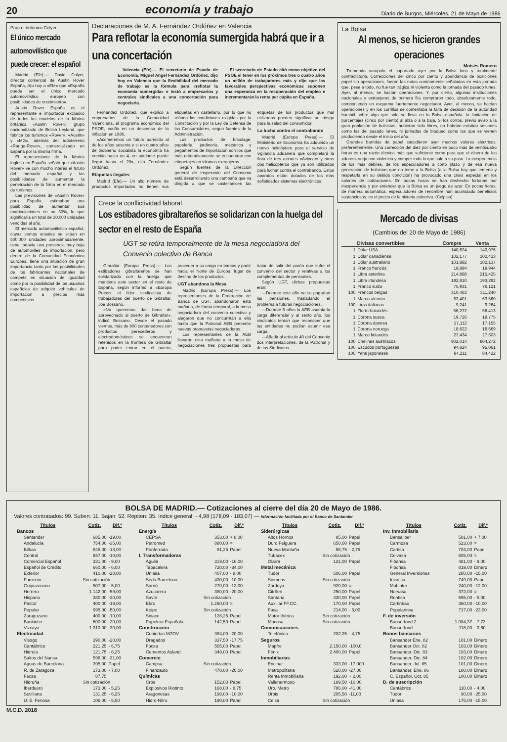20 economía y trabajo Diario de Burgos, Miércoles, 21 de Mayo de 1986
Para el británico Colyer
El único mercado automovilístico que puede crecer: el español
Madrid (Efe).— David Colyer, director comercial de Austin Rover España, dijo hoy a «Efe» que «España puede ser el único mercado automovilístico europeo con posibilidades de crecimiento».
Austin Rover España es el representante e importador exclusivo de todos los modelos de la fábrica británica «Austin Rover», grupo nacionalizado de British Leyland, que fabrica los turismos «Rover», «Austin» y «MG», además del todoterreno «Range-Rover», comercializado en España por la misma firma.
El representante de la fábrica inglesa en España señaló que «Austin Rover» ve con mucho interés el futuro del mercado español y las posibilidades de aumentar la penetración de la firma en el mercado de turismos.
Las previsiones de «Austin Rover» para España estimaban una posibilidad de aumentar sus matriculaciones en un 30%, lo que significaría un total de 30.000 unidades vendidas al año.
El mercado automovilístico español, cuyas ventas anuales se sitúan en 500.000 unidades aproximadamente, tiene todavía una presencia muy baja de automóviles de importación, pero dentro de la Comunidad Económica Europea, tiene una situación de gran importancia tanto por las posibilidades de los fabricantes nacionales de competir en situación de igualdad como por la posibilidad de los usuarios españoles de adquirir vehículos de importación a precios más competitivos.
Declaraciones de M. A. Fernández Ordóñez en Valencia
Para reflotar la economía sumergida habrá que ir a una concertación
Valencia (Efe).— El secretario de Estado de Economía, Miguel Angel Fernández Ordóñez, dijo hoy en Valencia que la flexibilidad del mercado de trabajo es la fórmula para «reflotar la economía sumergida» e instó a empresarios y centrales sindicales a una concertación para negociarla.
El secretario de Estado citó como objetivo del PSOE el tener en los próximos tres o cuatro años un millón de trabajadores más y dijo que las favorables perspectivas económicas suponen una esperanza en la recuperación del empleo e incrementarán la renta per cápita en España.
Fernández Ordóñez, que explicó a empresarios de la Comunidad Valenciana, el programa económico del PSOE, confió en un descenso de la inflación en 1986.
«Acometemos un futuro parecido al de los años sesenta y si en cuatro años de Gobierno socialista la economía ha crecido hasta un 4, en adelante puede llegar hasta el 20», dijo Fernández Ordóñez.
Etiquetas ilegales
Madrid (Efe).— Un alto número de productos importados no tienen sus etiquetas en castellano, por lo que no reúnen las condiciones exigidas por la Constitución y por la Ley de Defensa de los Consumidores, segun fuentes de la Administración.
Los productos de bricolage, papelería, jardinería, mecánica y pegamentos de importación son los que más reiterativamente se encuentran con etiquetajes en idiomas extranjeros.
Según fuentes de la Dirección general de Inspección del Consumo está desarrollando una campaña que va dirigida a que se castellanicen las etiquetas de los productos que mal utilizados pueden significar un riesgo para la salud del consumidor.
La lucha contra el contrabando
Madrid (Europa Press).— El Ministerio de Economía ha adquirido un nuevo helicóptero para el servicio de vigilancia aduanera que completará la flota de tres aviones «Aviocar» y otros dos helicópteros que ya son utilizados para luchar contra el contrabando. Estos aparatos están dotados de los más sofisticados sistemas electrónicos.
Crece la conflictividad laboral
Los estibadores gibraltareños se solidarizan con la huelga del sector en el resto de España
UGT se retira temporalmente de la mesa negociadora del Convenio colectivo de Banca
Gibraltar (Europa Press).— Los estibadores gibraltareños se han solidarizado con la huelga que mantiene este sector en el resto de España, según informó a «Europa Press» el líder sindicalista de trabajadores del puerto de Gibraltar, Joe Bossano.
«No queremos dar fama de aprovechado al puerto de Gibraltar», indicó Bossano. Desde el pasado viernes, más de 800 contenedores con productos perecederos y electrodomésticos se encuentran retenidos en la frontera de Gibraltar para poder entrar en el puerto, proceder a su carga en barcos y partir hacia el Norte de Europa, lugar de destino de los productos.
UGT abandona la Mesa
Madrid (Europa Press).— Los representantes de la Federación de Banca de UGT, abandonaron esta mañana, de forma temporal, a la mesa negociadora del convenio colectivo y alegaron que no concurrirán a ella hasta que la Patronal AEB presente nuevas propuestas negociadoras.
Los representantes de la AEB llevaron esta mañana a la mesa de negociaciones tres propuestas para tratar de salir del parón que sufre el convenio del sector y relativas a los complementos de pensiones.
Según UGT, dichas propuestas eran:
—Durante este año no se pagarían las pensiones, trasladando el problema a futuras negociaciones.
—Durante 5 años la AEB asumía la carga diferencial y al sexto año, los sindicatos tenían que reconocer que las entidades no podían asumir esa carga.
—Añadir al artículo 40 del Convenio dos interpretaciones, de la Patronal y de los Sindicatos.
La Bolsa
Al menos, se hicieron grandes operaciones
Moisés Romero
Tremendo varapalo el soportado ayer por la Bolsa loca y totalmente contradictoria. Correcciones del cinco por ciento y abundancia de posiciones papel sin operaciones, fueron las notas comúnmente señaladas en esta jornada que, pese a todo, no fue tan trágica ni violenta como la jornada del pasado lunes. Ayer, al menos, se hacían operaciones. Y, por cierto, algunas instituciones nacionales y extranjeras de primera fila compraron todo, absolutamente todo, componiendo un esquema fuertemente negociador. Ayer, al menos, se hacían operaciones y en los corrillos se comentaba la falta de decisión de la autoridad bursátil sobre algo que sólo se lleva en la Bolsa española: la limitación de porcentajes (cinco por ciento) al alza o a la baja. Si los corros, previo aviso a la gran población de bolsistas, hubieran sido libres, no habrían existido sesiones como las del pasado lunes, ni jornadas de bloqueo como las que se vienen produciendo desde el inicio del año.
Grandes barridas de papel sacudieron ayer muchos valores eléctricos, preferentemente. Una corrección del diez por ciento en poco más de veinticuatro horas es una razón técnica más que suficiente como para que el dinero de los «duros» surja con violencia y compre todo lo que sale a su paso. La inexperiencia de los más débiles, de los especuladores a corto plazo y de esa nueva generación de bolsistas que no teme a la Bolsa (a la Bolsa hay que temerla y respetarla en su debida condición) ha provocado una crisis especial en los salones de cotizaciones. En pocas horas se han deshecho fortunas por inexperiencia y por entender que la Bolsa es un juego de azar. En pocas horas, de manera automática, especuladores de renombre han acumulado beneficios sustanciosos: es el precio de la histeria colectiva. (Colpisa).
Mercado de divisas
(Cambios del 20 de Mayo de 1986)
| | Divisas convertibles | Compra | Venta |
| --- | --- | --- | --- |
| 1 | Dólar USA | 140,624 | 140,976 |
| 1 | Dólar canadiense | 102,177 | 102,433 |
| 1 | Dólar australiano | 101,882 | 102,137 |
| 1 | Franco francés | 19,894 | 19,944 |
| 1 | Libra esterlina | 214,888 | 215,425 |
| 1 | Libra irlandesa | 192,810 | 193,292 |
| 1 | Franco suizo | 75,931 | 76,121 |
| 100 | Francos belgas | 310,463 | 311,240 |
| 1 | Marco alemán | 63,401 | 63,560 |
| 100 | Liras italianas | 9,241 | 9,264 |
| 1 | Florín holandés | 56,272 | 56,413 |
| 1 | Corona sueca | 19,726 | 19,775 |
| 1 | Corona danesa | 17,112 | 17,155 |
| 1 | Corona noruega | 18,622 | 18,669 |
| 1 | Marco finlandés | 27,434 | 27,503 |
| 100 | Chelines austríacos | 902,014 | 904,272 |
| 100 | Escudos portugueses | 94,824 | 95,061 |
| 100 | Yens japoneses | 84,211 | 84,422 |
BOLSA DE MADRID.— Cotizaciones al cierre del día 20 de Mayo de 1986.
Valores contratados: 99. Suben: 11. Bajan: 52. Repiten: 35. Indice general: - 4,98 (178,09 - 183,07) — Información facilitada por el Banco de Santander
| Títulos | Cotiz. | Dif.ª |
| --- | --- | --- |
| Bancos | | |
| Santander | 685,00 | -19,00 |
| Andalucía | 754,00 | -35,00 |
| Bilbao | 845,00 | -13,00 |
| Central | 657,00 | -10,00 |
| Comercial Español | 331,00 | - 9,00 |
| Español de Crédito | 660,00 | - 6,00 |
| Exterior | 410,00 | -20,00 |
| Fomento | Sin cotización | |
| Guipuzcoano | 507,00 | - 5,00 |
| Herrero | 1.142,00 | -59,00 |
| Hispano | 380,00 | -20,00 |
| Pastor | 400,00 | -19,00 |
| Popular | 995,00 | -50,00 |
| Zaragozano | 400,00 | -10,00 |
| Bankinter | 600,00 | -20,00 |
| Vizcaya | 1.310,00 | -30,00 |
| Electricidad | | |
| Viesgo | 390,00 | -20,00 |
| Cantábrico | 221,25 | - 6,75 |
| Hidrola | 121,75 | - 6,25 |
| Saltos del Nansa | 596,00 | -31,00 |
| Aguas de Barcelona | 395,00 | Papel |
| R. de Zaragoza | 173,00 | - 7,00 |
| Fecsa | 87,75 | |
| Hidruña | Sin cotización | |
| Iberduero | 173,00 | - 5,25 |
| Sevillana | 131,25 | - 6,25 |
| U. E. Fenosa | 106,00 | - 5,50 |
| Títulos | Cotiz. | Dif.ª |
| --- | --- | --- |
| Energía | | |
| CEPSA | 353,00 | + 8,00 |
| Petromed | 880,00 | = |
| Ponferrada | 81,25 | Papel |
| I. Transformadoras | | |
| Aguila | 319,00 | -16,00 |
| Tabacalera | 720,00 | -34,00 |
| Uniasa | 407,00 | - 8,00 |
| Seda Barcelona | 430,00 | -10,00 |
| Sarrió | 270,00 | -13,00 |
| Azucarera | 380,00 | -20,00 |
| Savín | Sin cotización | |
| Ebro | 1.260,00 | = |
| Koipe | Sin cotización | |
| Sniace | 128,25 | Papel |
| Papelera Española | 142,50 | Papel |
| Construcción | | |
| Cubiertas MZOV | 384,00 | -20,00 |
| Dragados | 337,50 | -17,75 |
| Focsa | 565,00 | Papel |
| Cementos Asland | 348,00 | Papel |
| Comercio | | |
| Campsa | Sin cotización | |
| Finanzauto | 470,00 | -20,00 |
| Químicas | | |
| Cros | 152,00 | Papel |
| Explosivos Riotinto | 168,00 | - 8,75 |
| Aragonesas | 198,00 | -10,00 |
| Hidro-Nitro | 190,00 | Papel |
| Títulos | Cotiz. | Dif.ª |
| --- | --- | --- |
| Siderúrgicas | | |
| Altos Hornos | 85,00 | Papel |
| Duro Felguera | 650,00 | Papel |
| Nueva Montaña | 55,75 | - 2,75 |
| Tubacex | Sin cotización | |
| Olarra | 121,00 | Papel |
| Metal mecánica | | |
| Tudor | 506,00 | Papel |
| Siemens | Sin cotización | |
| Zardoya | 920,00 | = |
| Citröen | 250,00 | Papel |
| Santana | 330,00 | Papel |
| Auxiliar FF.CC. | 170,00 | Papel |
| Fasa | 214,00 | - 5,00 |
| Motor Ibérica | Sin cotización | |
| Macosa | Sin cotización | |
| Comunicaciones | | |
| Telefónica | 202,25 | - 4,75 |
| Seguros | | |
| Mapfre | 2.150,00 | -100,0 |
| Fénix | 2.400,00 | Papel |
| Inmobiliarias | | |
| Encinar | 333,00 | -17,000 |
| Metropolitana | 520,00 | -27,00 |
| Renta Inmobiliaria | 192,00 | + 2,00 |
| Vallehermoso | 189,50 | -10,00 |
| Urb. Metro | 786,00 | -41,00 |
| Urbis | 205,50 | -11,00 |
| Ceisa | Sin cotización | |
| Títulos | Cotiz. | Dif.ª |
| --- | --- | --- |
| Inv. Inmobiliaria | | |
| Bansaliber | 501,00 | + 7,00 |
| Carmosa | 523,00 | = |
| Cartisa | 704,00 | Papel |
| Ceivasa | 605,00 | = |
| Fibansa | 481,00 | - 9,00 |
| Fiponsa | 819,00 | Dinero |
| General Inversiones | 280,00 | -15,00 |
| Invatisa | 749,00 | Papel |
| Mobinter | 240,00 | -12,00 |
| Norvasa | 372,00 | = |
| Rentisa | 695,00 | - 5,00 |
| Cartinbao | 360,00 | -10,00 |
| Popularinsa | 717,00 | -23,00 |
| F. de inversión | | |
| Banserfond 2 | 1.084,37 | - 7,73 |
| Banserfond | 118,03 | - 3,60 |
| Bonos bancarios | | |
| Bansander Ene. 82 | 101,00 | Dinero |
| Bansander Oct. 82 | 103,00 | Dinero |
| Bansander, Dic. 83 | 103,00 | Dinero |
| Bansander, Dic. 84 | 102,00 | Dinero |
| Bansander, Jul. 85 | 101,00 | Dinero |
| Bansander, Ene. 86 | 100,00 | Dinero |
| C. Español, Oct. 85 | 100,00 | Dinero |
| D. de suscripción | | |
| Cantábrico | 110,00 | - 4,00 |
| Tudor | 90,00 | -25,00 |
| Uniasa | 175,00 | -15,00 |
M.C.D. 2018